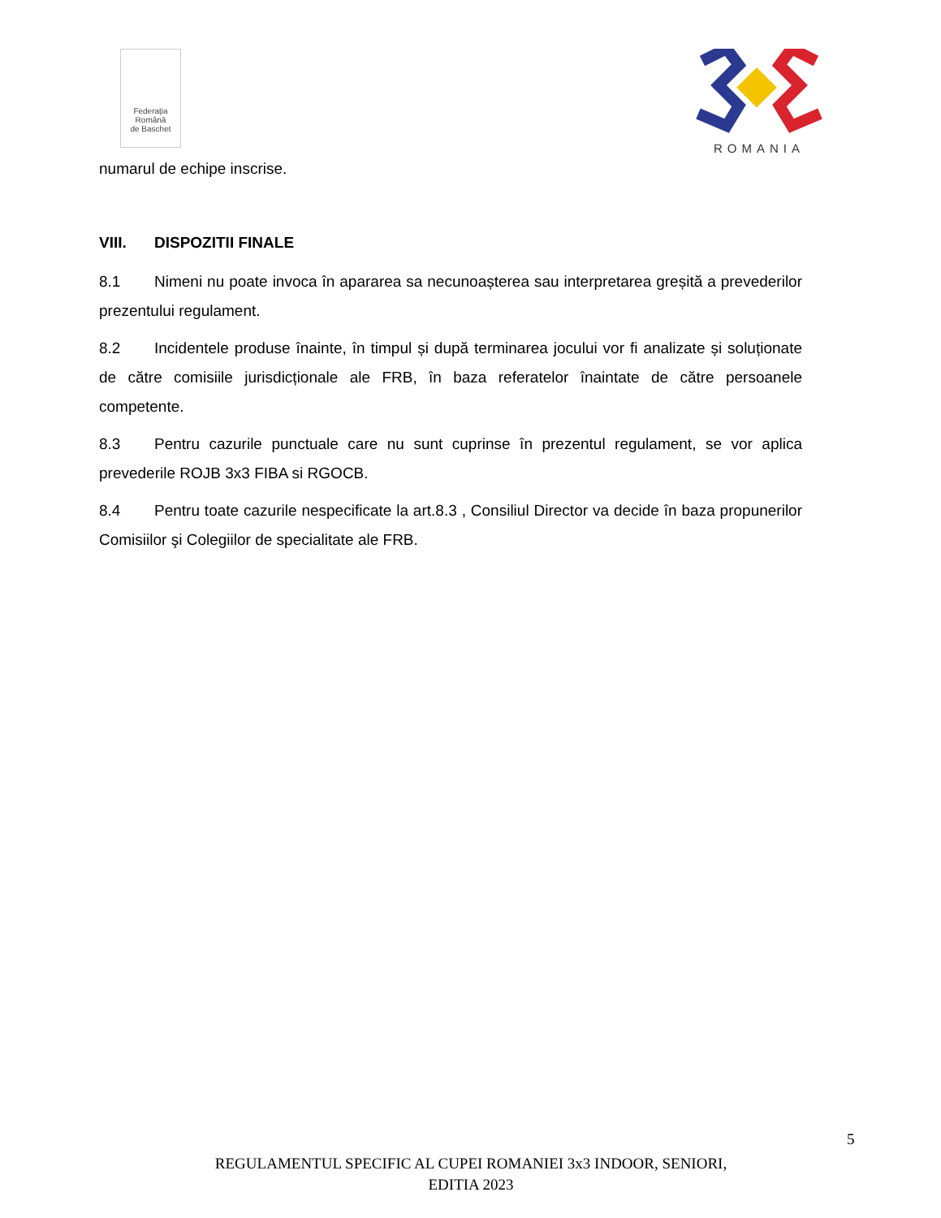Federația
Română
de Baschet
ROMANIA
numarul de echipe inscrise.
VIII. DISPOZITII FINALE
8.1 Nimeni nu poate invoca în apararea sa necunoașterea sau interpretarea greșită a prevederilor prezentului regulament.
8.2 Incidentele produse înainte, în timpul și după terminarea jocului vor fi analizate și soluționate de către comisiile jurisdicționale ale FRB, în baza referatelor înaintate de către persoanele competente.
8.3 Pentru cazurile punctuale care nu sunt cuprinse în prezentul regulament, se vor aplica prevederile ROJB 3x3 FIBA si RGOCB.
8.4 Pentru toate cazurile nespecificate la art.8.3 , Consiliul Director va decide în baza propunerilor Comisiilor şi Colegiilor de specialitate ale FRB.
5
REGULAMENTUL SPECIFIC AL CUPEI ROMANIEI 3x3 INDOOR, SENIORI,
EDITIA 2023